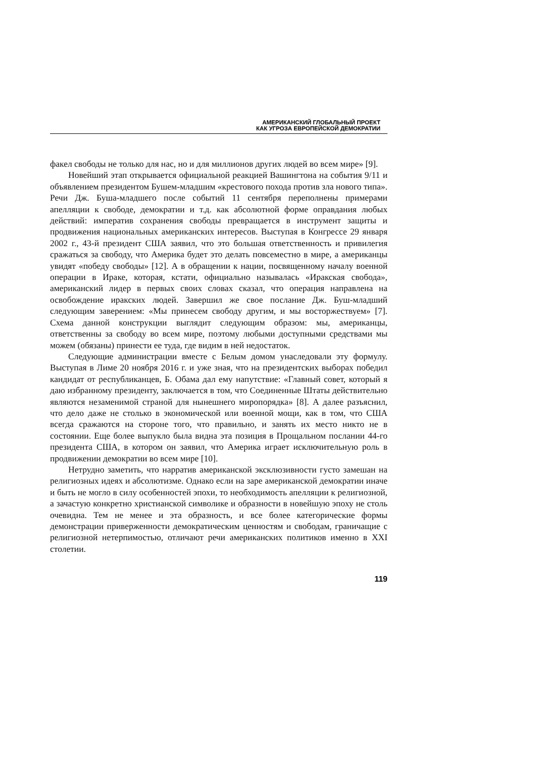АМЕРИКАНСКИЙ ГЛОБАЛЬНЫЙ ПРОЕКТ
КАК УГРОЗА ЕВРОПЕЙСКОЙ ДЕМОКРАТИИ
факел свободы не только для нас, но и для миллионов других людей во всем мире» [9].
Новейший этап открывается официальной реакцией Вашингтона на события 9/11 и объявлением президентом Бушем-младшим «крестового похода против зла нового типа». Речи Дж. Буша-младшего после событий 11 сентября переполнены примерами апелляции к свободе, демократии и т.д. как абсолютной форме оправдания любых действий: императив сохранения свободы превращается в инструмент защиты и продвижения национальных американских интересов. Выступая в Конгрессе 29 января 2002 г., 43-й президент США заявил, что это большая ответственность и привилегия сражаться за свободу, что Америка будет это делать повсеместно в мире, а американцы увидят «победу свободы» [12]. А в обращении к нации, посвященному началу военной операции в Ираке, которая, кстати, официально называлась «Иракская свобода», американский лидер в первых своих словах сказал, что операция направлена на освобождение иракских людей. Завершил же свое послание Дж. Буш-младший следующим заверением: «Мы принесем свободу другим, и мы восторжествуем» [7]. Схема данной конструкции выглядит следующим образом: мы, американцы, ответственны за свободу во всем мире, поэтому любыми доступными средствами мы можем (обязаны) принести ее туда, где видим в ней недостаток.
Следующие администрации вместе с Белым домом унаследовали эту формулу. Выступая в Лиме 20 ноября 2016 г. и уже зная, что на президентских выборах победил кандидат от республиканцев, Б. Обама дал ему напутствие: «Главный совет, который я даю избранному президенту, заключается в том, что Соединенные Штаты действительно являются незаменимой страной для нынешнего миропорядка» [8]. А далее разъяснил, что дело даже не столько в экономической или военной мощи, как в том, что США всегда сражаются на стороне того, что правильно, и занять их место никто не в состоянии. Еще более выпукло была видна эта позиция в Прощальном послании 44-го президента США, в котором он заявил, что Америка играет исключительную роль в продвижении демократии во всем мире [10].
Нетрудно заметить, что нарратив американской эксклюзивности густо замешан на религиозных идеях и абсолютизме. Однако если на заре американской демократии иначе и быть не могло в силу особенностей эпохи, то необходимость апелляции к религиозной, а зачастую конкретно христианской символике и образности в новейшую эпоху не столь очевидна. Тем не менее и эта образность, и все более категорические формы демонстрации приверженности демократическим ценностям и свободам, граничащие с религиозной нетерпимостью, отличают речи американских политиков именно в XXI столетии.
119